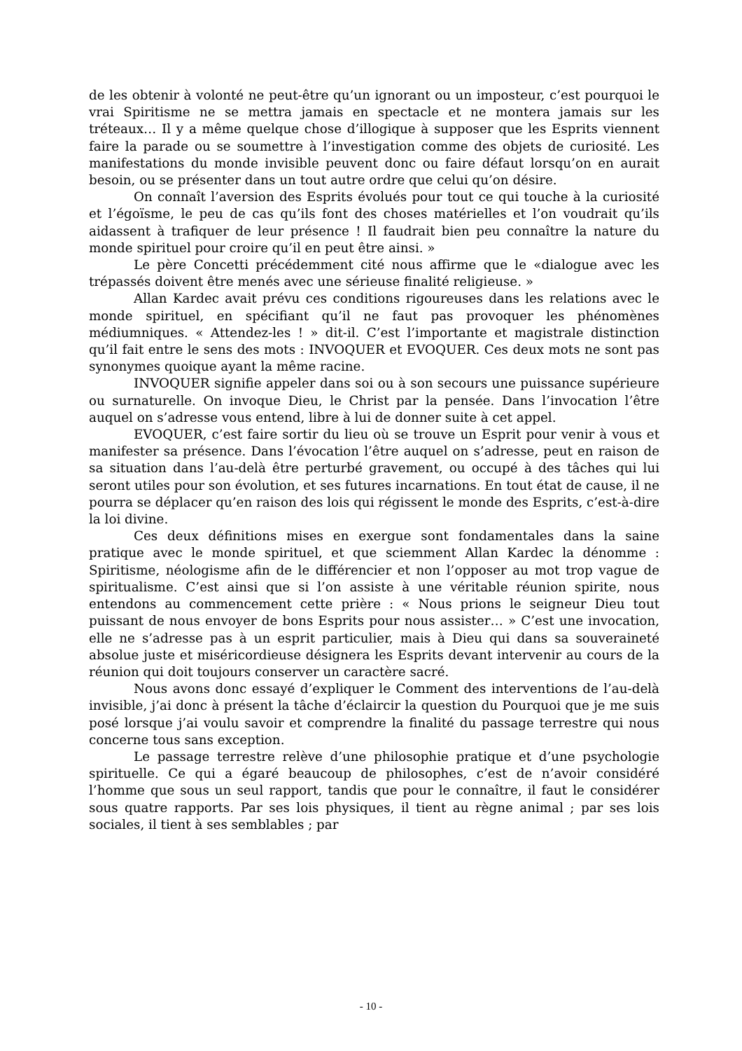de les obtenir à volonté ne peut-être qu’un ignorant ou un imposteur, c’est pourquoi le vrai Spiritisme ne se mettra jamais en spectacle et ne montera jamais sur les tréteaux… Il y a même quelque chose d’illogique à supposer que les Esprits viennent faire la parade ou se soumettre à l’investigation comme des objets de curiosité. Les manifestations du monde invisible peuvent donc ou faire défaut lorsqu’on en aurait besoin, ou se présenter dans un tout autre ordre que celui qu’on désire.
On connaît l’aversion des Esprits évolués pour tout ce qui touche à la curiosité et l’égoïsme, le peu de cas qu’ils font des choses matérielles et l’on voudrait qu’ils aidassent à trafiquer de leur présence ! Il faudrait bien peu connaître la nature du monde spirituel pour croire qu’il en peut être ainsi. »
Le père Concetti précédemment cité nous affirme que le «dialogue avec les trépassés doivent être menés avec une sérieuse finalité religieuse. »
Allan Kardec avait prévu ces conditions rigoureuses dans les relations avec le monde spirituel, en spécifiant qu’il ne faut pas provoquer les phénomènes médiumniques. « Attendez-les ! » dit-il. C’est l’importante et magistrale distinction qu’il fait entre le sens des mots : INVOQUER et EVOQUER. Ces deux mots ne sont pas synonymes quoique ayant la même racine.
INVOQUER signifie appeler dans soi ou à son secours une puissance supérieure ou surnaturelle. On invoque Dieu, le Christ par la pensée. Dans l’invocation l’être auquel on s’adresse vous entend, libre à lui de donner suite à cet appel.
EVOQUER, c’est faire sortir du lieu où se trouve un Esprit pour venir à vous et manifester sa présence. Dans l’évocation l’être auquel on s’adresse, peut en raison de sa situation dans l’au-delà être perturbé gravement, ou occupé à des tâches qui lui seront utiles pour son évolution, et ses futures incarnations. En tout état de cause, il ne pourra se déplacer qu’en raison des lois qui régissent le monde des Esprits, c’est-à-dire la loi divine.
Ces deux définitions mises en exergue sont fondamentales dans la saine pratique avec le monde spirituel, et que sciemment Allan Kardec la dénomme : Spiritisme, néologisme afin de le différencier et non l’opposer au mot trop vague de spiritualisme. C’est ainsi que si l’on assiste à une véritable réunion spirite, nous entendons au commencement cette prière : « Nous prions le seigneur Dieu tout puissant de nous envoyer de bons Esprits pour nous assister… » C’est une invocation, elle ne s’adresse pas à un esprit particulier, mais à Dieu qui dans sa souveraineté absolue juste et miséricordieuse désignera les Esprits devant intervenir au cours de la réunion qui doit toujours conserver un caractère sacré.
Nous avons donc essayé d’expliquer le Comment des interventions de l’au-delà invisible, j’ai donc à présent la tâche d’éclaircir la question du Pourquoi que je me suis posé lorsque j’ai voulu savoir et comprendre la finalité du passage terrestre qui nous concerne tous sans exception.
Le passage terrestre relève d’une philosophie pratique et d’une psychologie spirituelle. Ce qui a égaré beaucoup de philosophes, c’est de n’avoir considéré l’homme que sous un seul rapport, tandis que pour le connaître, il faut le considérer sous quatre rapports. Par ses lois physiques, il tient au règne animal ; par ses lois sociales, il tient à ses semblables ; par
- 10 -